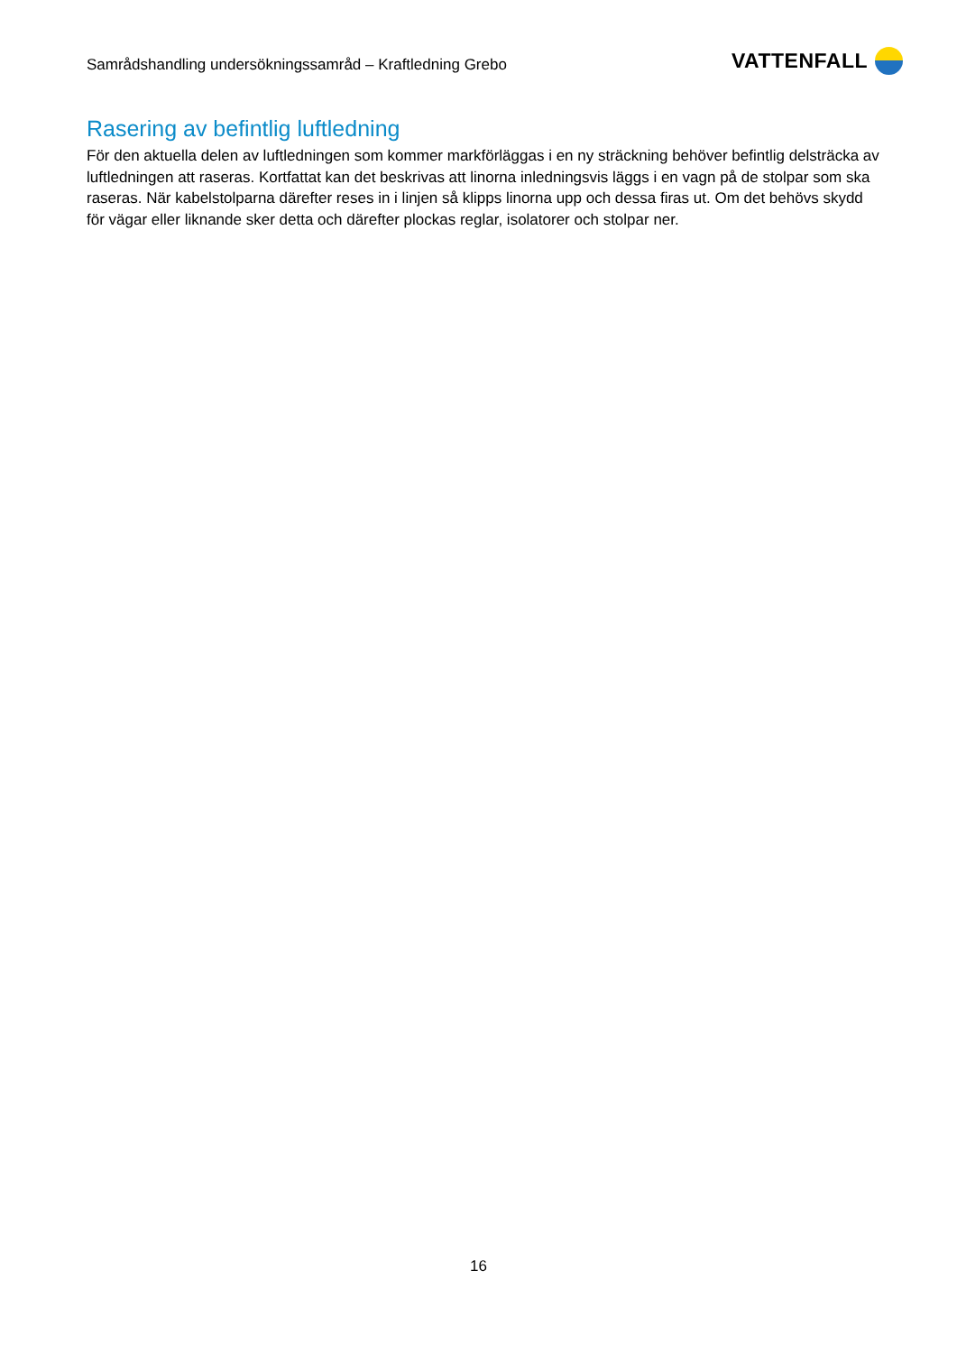Samrådshandling undersökningssamråd – Kraftledning Grebo
VATTENFALL
Rasering av befintlig luftledning
För den aktuella delen av luftledningen som kommer markförläggas i en ny sträckning behöver befintlig delsträcka av luftledningen att raseras. Kortfattat kan det beskrivas att linorna inledningsvis läggs i en vagn på de stolpar som ska raseras. När kabelstolparna därefter reses in i linjen så klipps linorna upp och dessa firas ut. Om det behövs skydd för vägar eller liknande sker detta och därefter plockas reglar, isolatorer och stolpar ner.
16